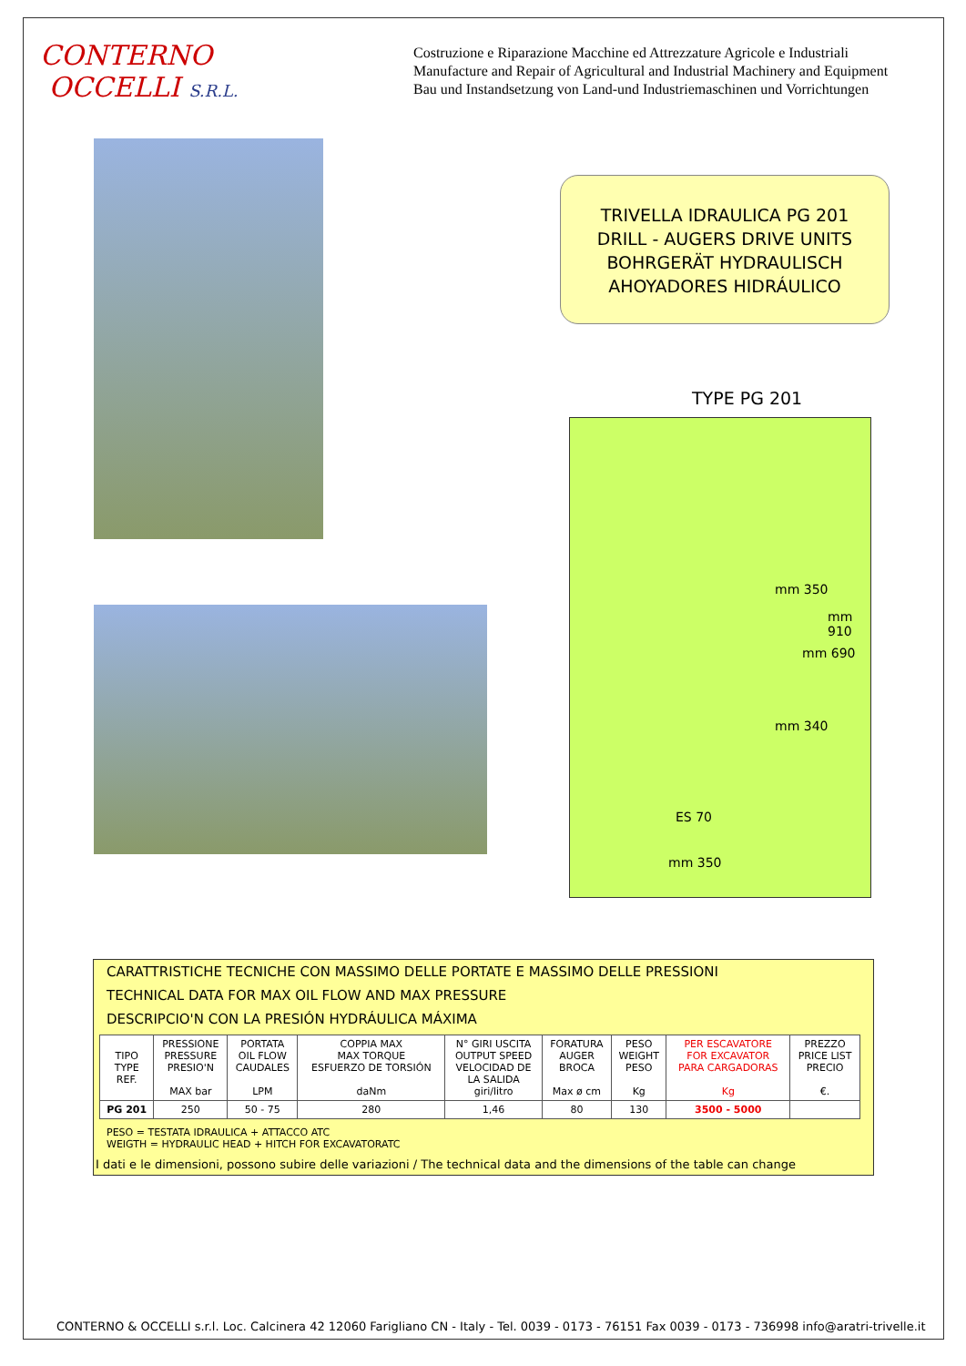CONTERNO
OCCELLI S.R.L.
Costruzione e Riparazione Macchine ed Attrezzature Agricole e Industriali
Manufacture and Repair of Agricultural and Industrial Machinery and Equipment
Bau und Instandsetzung von Land-und Industriemaschinen und Vorrichtungen
TRIVELLA IDRAULICA PG 201
DRILL - AUGERS DRIVE UNITS
BOHRGERÄT HYDRAULISCH
AHOYADORES HIDRÁULICO
TYPE PG 201
mm 350
mm 340
mm 690
mm 910
ES 70
mm 350
CARATTRISTICHE TECNICHE CON MASSIMO DELLE PORTATE E MASSIMO DELLE PRESSIONI
TECHNICAL DATA FOR MAX OIL FLOW AND MAX PRESSURE
DESCRIPCIO'N CON LA PRESIÓN HYDRÁULICA MÁXIMA
| TIPO TYPE REF. | PRESSIONE PRESSURE PRESIO'N MAX bar | PORTATA OIL FLOW CAUDALES LPM | COPPIA MAX MAX TORQUE ESFUERZO DE TORSIÓN daNm | N° GIRI USCITA OUTPUT SPEED VELOCIDAD DE LA SALIDA giri/litro | FORATURA AUGER BROCA Max ø cm | PESO WEIGHT PESO Kg | PER ESCAVATORE FOR EXCAVATOR PARA CARGADORAS Kg | PREZZO PRICE LIST PRECIO €. |
| --- | --- | --- | --- | --- | --- | --- | --- | --- |
| PG 201 | 250 | 50 - 75 | 280 | 1,46 | 80 | 130 | 3500 - 5000 | |
PESO = TESTATA IDRAULICA + ATTACCO ATC
WEIGTH = HYDRAULIC HEAD + HITCH FOR EXCAVATORATC
I dati e le dimensioni, possono subire delle variazioni / The technical data and the dimensions of the table can change
CONTERNO & OCCELLI s.r.l. Loc. Calcinera 42 12060 Farigliano CN - Italy - Tel. 0039 - 0173 - 76151 Fax 0039 - 0173 - 736998 info@aratri-trivelle.it